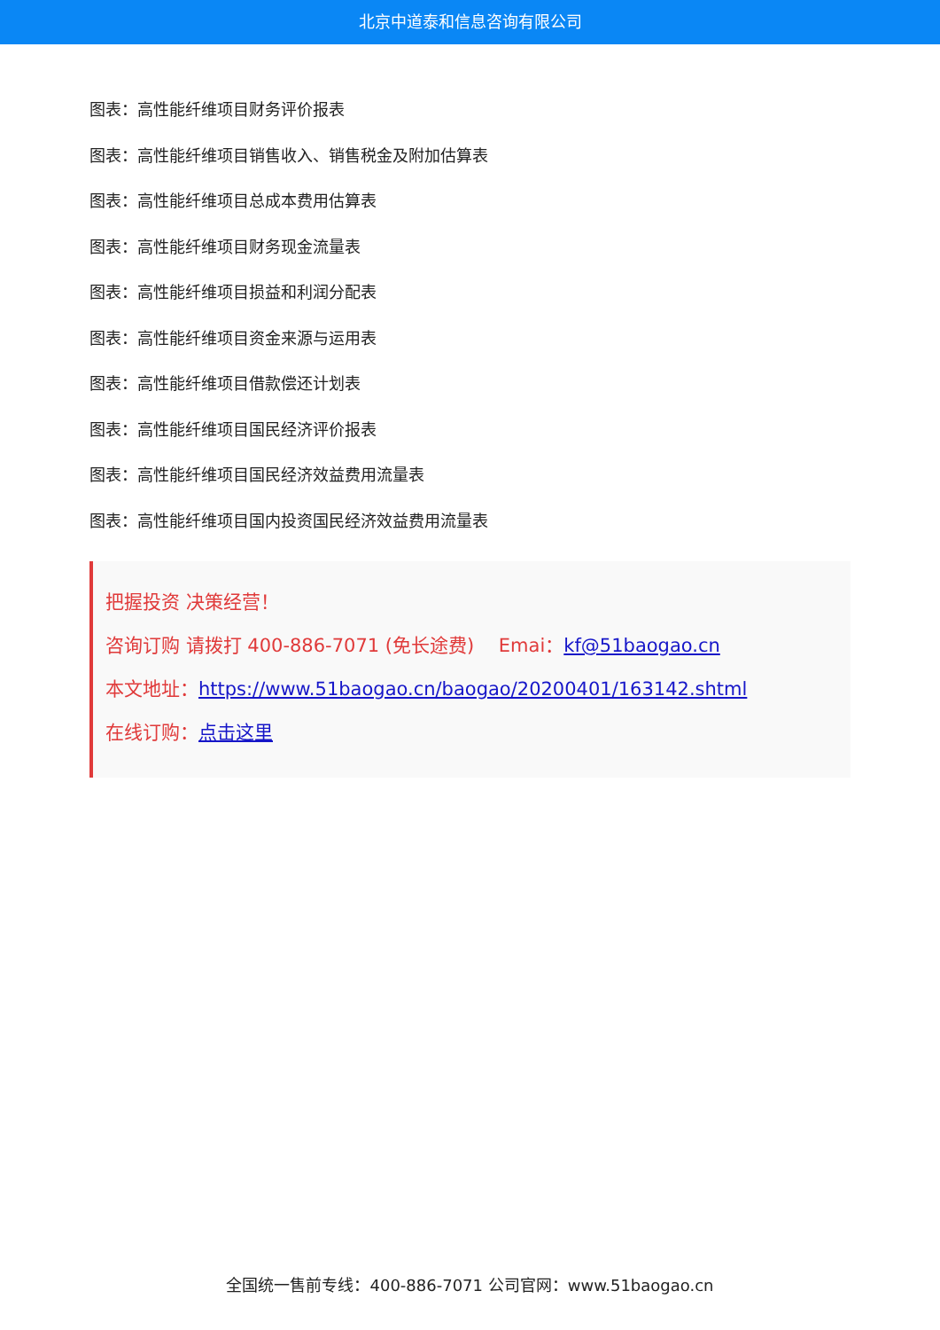北京中道泰和信息咨询有限公司
图表：高性能纤维项目财务评价报表
图表：高性能纤维项目销售收入、销售税金及附加估算表
图表：高性能纤维项目总成本费用估算表
图表：高性能纤维项目财务现金流量表
图表：高性能纤维项目损益和利润分配表
图表：高性能纤维项目资金来源与运用表
图表：高性能纤维项目借款偿还计划表
图表：高性能纤维项目国民经济评价报表
图表：高性能纤维项目国民经济效益费用流量表
图表：高性能纤维项目国内投资国民经济效益费用流量表
把握投资 决策经营！
咨询订购 请拨打 400-886-7071 (免长途费)　 Emai：kf@51baogao.cn
本文地址：https://www.51baogao.cn/baogao/20200401/163142.shtml
在线订购：点击这里
全国统一售前专线：400-886-7071 公司官网：www.51baogao.cn